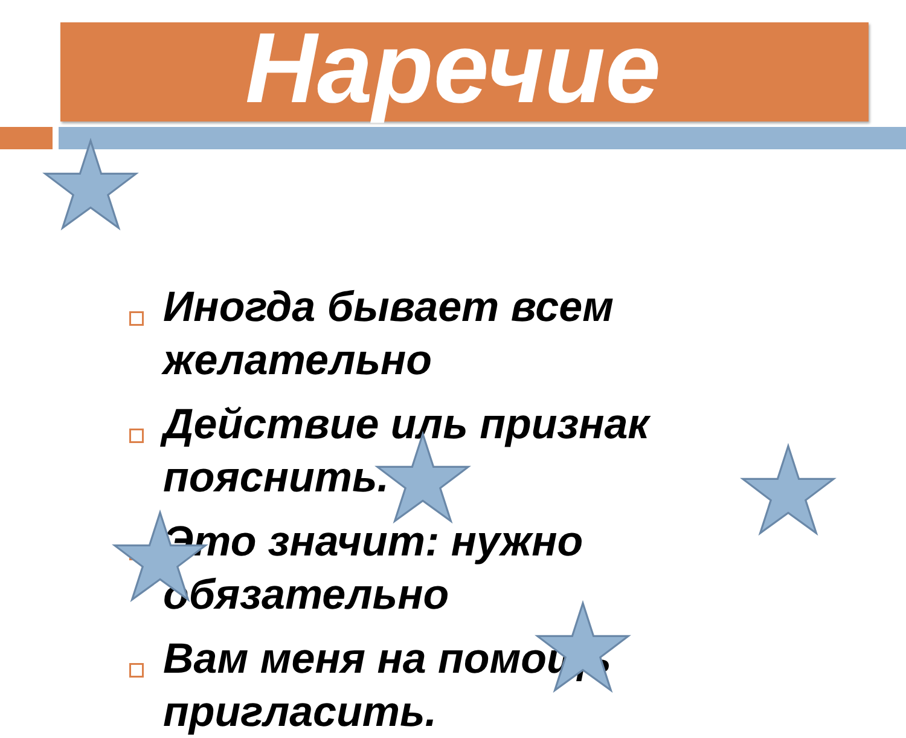Наречие
Иногда бывает всем желательно
Действие иль признак пояснить.
Это значит: нужно обязательно
Вам меня на помощь пригласить.